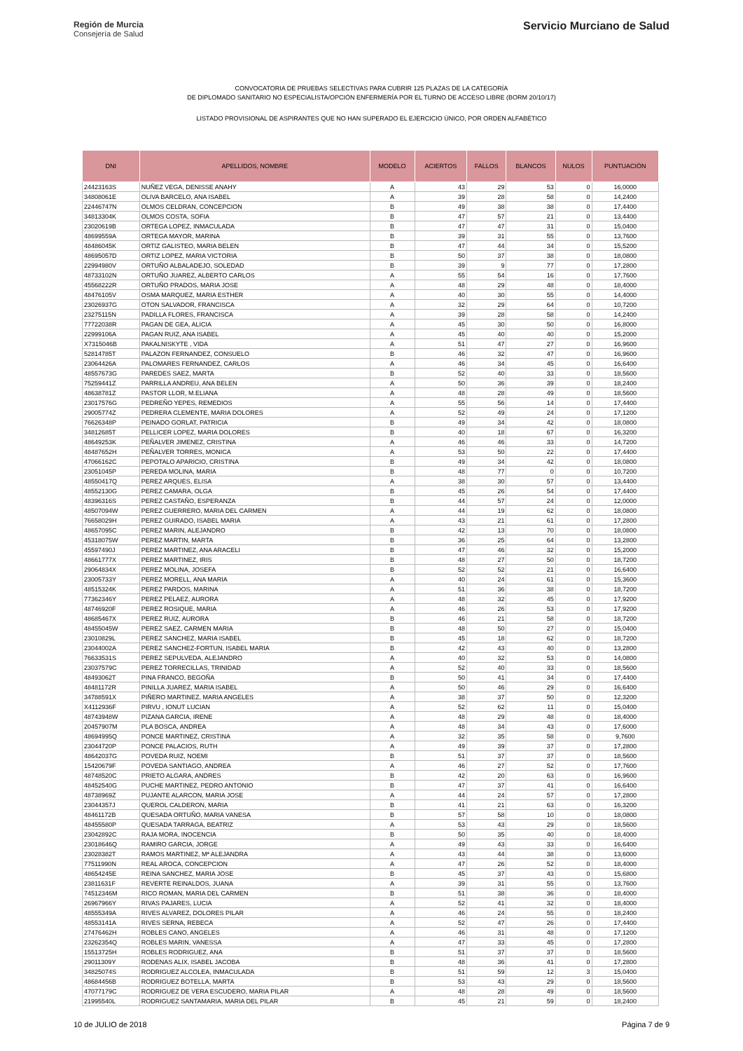Región de Murcia
Consejería de Salud
Servicio Murciano de Salud
CONVOCATORIA DE PRUEBAS SELECTIVAS PARA CUBRIR 125 PLAZAS DE LA CATEGORÍA
DE DIPLOMADO SANITARIO NO ESPECIALISTA/OPCIÓN ENFERMERÍA POR EL TURNO DE ACCESO LIBRE (BORM 20/10/17)
LISTADO PROVISIONAL DE ASPIRANTES QUE NO HAN SUPERADO EL EJERCICIO ÚNICO, POR ORDEN ALFABÉTICO
| DNI | APELLIDOS, NOMBRE | MODELO | ACIERTOS | FALLOS | BLANCOS | NULOS | PUNTUACIÓN |
| --- | --- | --- | --- | --- | --- | --- | --- |
| 24423163S | NUÑEZ VEGA, DENISSE ANAHY | A | 43 | 29 | 53 | 0 | 16,0000 |
| 34808061E | OLIVA BARCELO, ANA ISABEL | A | 39 | 28 | 58 | 0 | 14,2400 |
| 22446747N | OLMOS CELDRAN, CONCEPCION | B | 49 | 38 | 38 | 0 | 17,4400 |
| 34813304K | OLMOS COSTA, SOFIA | B | 47 | 57 | 21 | 0 | 13,4400 |
| 23020619B | ORTEGA LOPEZ, INMACULADA | B | 47 | 47 | 31 | 0 | 15,0400 |
| 48699559A | ORTEGA MAYOR, MARINA | B | 39 | 31 | 55 | 0 | 13,7600 |
| 48486045K | ORTIZ GALISTEO, MARIA BELEN | B | 47 | 44 | 34 | 0 | 15,5200 |
| 48695057D | ORTIZ LOPEZ, MARIA VICTORIA | B | 50 | 37 | 38 | 0 | 18,0800 |
| 22994980V | ORTUÑO ALBALADEJO, SOLEDAD | B | 39 | 9 | 77 | 0 | 17,2800 |
| 48733102N | ORTUÑO JUAREZ, ALBERTO CARLOS | A | 55 | 54 | 16 | 0 | 17,7600 |
| 45568222R | ORTUÑO PRADOS, MARIA JOSE | A | 48 | 29 | 48 | 0 | 18,4000 |
| 48476105V | OSMA MARQUEZ, MARIA ESTHER | A | 40 | 30 | 55 | 0 | 14,4000 |
| 23026937G | OTON SALVADOR, FRANCISCA | A | 32 | 29 | 64 | 0 | 10,7200 |
| 23275115N | PADILLA FLORES, FRANCISCA | A | 39 | 28 | 58 | 0 | 14,2400 |
| 77722038R | PAGAN DE GEA, ALICIA | A | 45 | 30 | 50 | 0 | 16,8000 |
| 22999106A | PAGAN RUIZ, ANA ISABEL | A | 45 | 40 | 40 | 0 | 15,2000 |
| X7315046B | PAKALNISKYTE , VIDA | A | 51 | 47 | 27 | 0 | 16,9600 |
| 52814785T | PALAZON FERNANDEZ, CONSUELO | B | 46 | 32 | 47 | 0 | 16,9600 |
| 23064426A | PALOMARES FERNANDEZ, CARLOS | A | 46 | 34 | 45 | 0 | 16,6400 |
| 48557673G | PAREDES SAEZ, MARTA | B | 52 | 40 | 33 | 0 | 18,5600 |
| 75259441Z | PARRILLA ANDREU, ANA BELEN | A | 50 | 36 | 39 | 0 | 18,2400 |
| 48638781Z | PASTOR LLOR, M.ELIANA | A | 48 | 28 | 49 | 0 | 18,5600 |
| 23017576G | PEDREÑO YEPES, REMEDIOS | A | 55 | 56 | 14 | 0 | 17,4400 |
| 29005774Z | PEDRERA CLEMENTE, MARIA DOLORES | A | 52 | 49 | 24 | 0 | 17,1200 |
| 76626348P | PEINADO GORLAT, PATRICIA | B | 49 | 34 | 42 | 0 | 18,0800 |
| 34812685T | PELLICER LOPEZ, MARIA DOLORES | B | 40 | 18 | 67 | 0 | 16,3200 |
| 48649253K | PEÑALVER JIMENEZ, CRISTINA | A | 46 | 46 | 33 | 0 | 14,7200 |
| 48487652H | PEÑALVER TORRES, MONICA | A | 53 | 50 | 22 | 0 | 17,4400 |
| 47066162C | PEPOTALO APARICIO, CRISTINA | B | 49 | 34 | 42 | 0 | 18,0800 |
| 23051045P | PEREDA MOLINA, MARIA | B | 48 | 77 | 0 | 0 | 10,7200 |
| 48550417Q | PEREZ ARQUES, ELISA | A | 38 | 30 | 57 | 0 | 13,4400 |
| 48552130G | PEREZ CAMARA, OLGA | B | 45 | 26 | 54 | 0 | 17,4400 |
| 48396316S | PEREZ CASTAÑO, ESPERANZA | B | 44 | 57 | 24 | 0 | 12,0000 |
| 48507094W | PEREZ GUERRERO, MARIA DEL CARMEN | A | 44 | 19 | 62 | 0 | 18,0800 |
| 76658029H | PEREZ GUIRADO, ISABEL MARIA | A | 43 | 21 | 61 | 0 | 17,2800 |
| 48657095C | PEREZ MARIN, ALEJANDRO | B | 42 | 13 | 70 | 0 | 18,0800 |
| 45318075W | PEREZ MARTIN, MARTA | B | 36 | 25 | 64 | 0 | 13,2800 |
| 45597490J | PEREZ MARTINEZ, ANA ARACELI | B | 47 | 46 | 32 | 0 | 15,2000 |
| 48661777X | PEREZ MARTINEZ, IRIS | B | 48 | 27 | 50 | 0 | 18,7200 |
| 29064834X | PEREZ MOLINA, JOSEFA | B | 52 | 52 | 21 | 0 | 16,6400 |
| 23005733Y | PEREZ MORELL, ANA MARIA | A | 40 | 24 | 61 | 0 | 15,3600 |
| 48515324K | PEREZ PARDOS, MARINA | A | 51 | 36 | 38 | 0 | 18,7200 |
| 77362346Y | PEREZ PELAEZ, AURORA | A | 48 | 32 | 45 | 0 | 17,9200 |
| 48746920F | PEREZ ROSIQUE, MARIA | A | 46 | 26 | 53 | 0 | 17,9200 |
| 48685467X | PEREZ RUIZ, AURORA | B | 46 | 21 | 58 | 0 | 18,7200 |
| 48455045W | PEREZ SAEZ, CARMEN MARIA | B | 48 | 50 | 27 | 0 | 15,0400 |
| 23010829L | PEREZ SANCHEZ, MARIA ISABEL | B | 45 | 18 | 62 | 0 | 18,7200 |
| 23044002A | PEREZ SANCHEZ-FORTUN, ISABEL MARIA | B | 42 | 43 | 40 | 0 | 13,2800 |
| 76633531S | PEREZ SEPULVEDA, ALEJANDRO | A | 40 | 32 | 53 | 0 | 14,0800 |
| 23037579C | PEREZ TORRECILLAS, TRINIDAD | A | 52 | 40 | 33 | 0 | 18,5600 |
| 48493062T | PINA FRANCO, BEGOÑA | B | 50 | 41 | 34 | 0 | 17,4400 |
| 48481172R | PINILLA JUAREZ, MARIA ISABEL | A | 50 | 46 | 29 | 0 | 16,6400 |
| 34788591X | PIÑERO MARTINEZ, MARIA ANGELES | A | 38 | 37 | 50 | 0 | 12,3200 |
| X4112936F | PIRVU , IONUT LUCIAN | A | 52 | 62 | 11 | 0 | 15,0400 |
| 48743948W | PIZANA GARCIA, IRENE | A | 48 | 29 | 48 | 0 | 18,4000 |
| 20457907M | PLA BOSCA, ANDREA | A | 48 | 34 | 43 | 0 | 17,6000 |
| 48694995Q | PONCE MARTINEZ, CRISTINA | A | 32 | 35 | 58 | 0 | 9,7600 |
| 23044720P | PONCE PALACIOS, RUTH | A | 49 | 39 | 37 | 0 | 17,2800 |
| 48642037G | POVEDA RUIZ, NOEMI | B | 51 | 37 | 37 | 0 | 18,5600 |
| 15420679F | POVEDA SANTIAGO, ANDREA | A | 46 | 27 | 52 | 0 | 17,7600 |
| 48748520C | PRIETO ALGARA, ANDRES | B | 42 | 20 | 63 | 0 | 16,9600 |
| 48452540G | PUCHE MARTINEZ, PEDRO ANTONIO | B | 47 | 37 | 41 | 0 | 16,6400 |
| 48738969Z | PUJANTE ALARCON, MARIA JOSE | A | 44 | 24 | 57 | 0 | 17,2800 |
| 23044357J | QUEROL CALDERON, MARIA | B | 41 | 21 | 63 | 0 | 16,3200 |
| 48461172B | QUESADA ORTUÑO, MARIA VANESA | B | 57 | 58 | 10 | 0 | 18,0800 |
| 48455580P | QUESADA TARRAGA, BEATRIZ | A | 53 | 43 | 29 | 0 | 18,5600 |
| 23042892C | RAJA MORA, INOCENCIA | B | 50 | 35 | 40 | 0 | 18,4000 |
| 23018646Q | RAMIRO GARCIA, JORGE | A | 49 | 43 | 33 | 0 | 16,6400 |
| 23028382T | RAMOS MARTINEZ, Mª ALEJANDRA | A | 43 | 44 | 38 | 0 | 13,6000 |
| 77511990N | REAL AROCA, CONCEPCION | A | 47 | 26 | 52 | 0 | 18,4000 |
| 48654245E | REINA SANCHEZ, MARIA JOSE | B | 45 | 37 | 43 | 0 | 15,6800 |
| 23811631F | REVERTE REINALDOS, JUANA | A | 39 | 31 | 55 | 0 | 13,7600 |
| 74512346M | RICO ROMAN, MARIA DEL CARMEN | B | 51 | 38 | 36 | 0 | 18,4000 |
| 26967966Y | RIVAS PAJARES, LUCIA | A | 52 | 41 | 32 | 0 | 18,4000 |
| 48555349A | RIVES ALVAREZ, DOLORES PILAR | A | 46 | 24 | 55 | 0 | 18,2400 |
| 48553141A | RIVES SERNA, REBECA | A | 52 | 47 | 26 | 0 | 17,4400 |
| 27476462H | ROBLES CANO, ANGELES | A | 46 | 31 | 48 | 0 | 17,1200 |
| 23262354Q | ROBLES MARIN, VANESSA | A | 47 | 33 | 45 | 0 | 17,2800 |
| 15513725H | ROBLES RODRIGUEZ, ANA | B | 51 | 37 | 37 | 0 | 18,5600 |
| 29011309Y | RODENAS ALIX, ISABEL JACOBA | B | 48 | 36 | 41 | 0 | 17,2800 |
| 34825074S | RODRIGUEZ ALCOLEA, INMACULADA | B | 51 | 59 | 12 | 3 | 15,0400 |
| 48684456B | RODRIGUEZ BOTELLA, MARTA | B | 53 | 43 | 29 | 0 | 18,5600 |
| 47077179C | RODRIGUEZ DE VERA ESCUDERO, MARIA PILAR | A | 48 | 28 | 49 | 0 | 18,5600 |
| 21995540L | RODRIGUEZ SANTAMARIA, MARIA DEL PILAR | B | 45 | 21 | 59 | 0 | 18,2400 |
10 de JULIO de 2018 Página 7 de 9